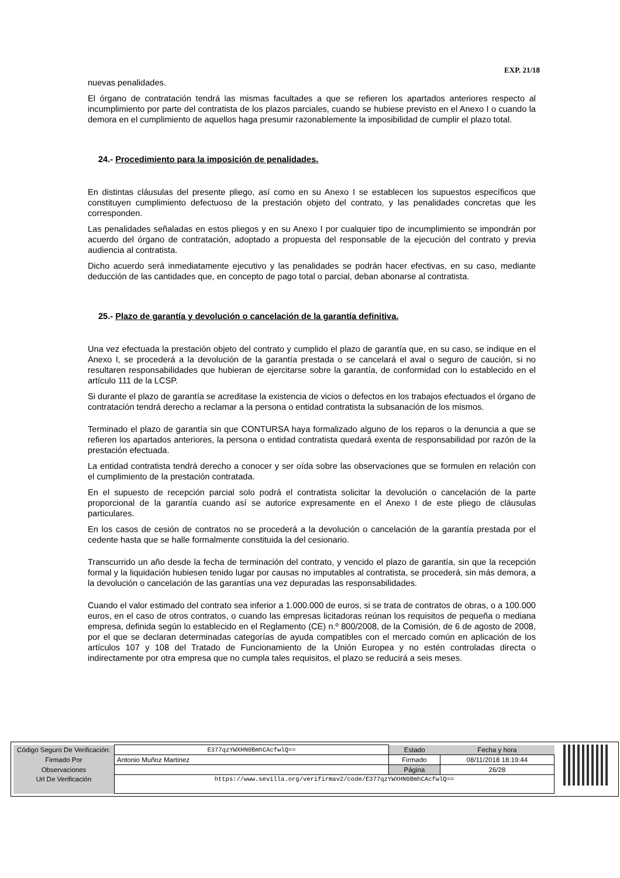EXP. 21/18
nuevas penalidades.
El órgano de contratación tendrá las mismas facultades a que se refieren los apartados anteriores respecto al incumplimiento por parte del contratista de los plazos parciales, cuando se hubiese previsto en el Anexo I o cuando la demora en el cumplimiento de aquellos haga presumir razonablemente la imposibilidad de cumplir el plazo total.
24.- Procedimiento para la imposición de penalidades.
En distintas cláusulas del presente pliego, así como en su Anexo I se establecen los supuestos específicos que constituyen cumplimiento defectuoso de la prestación objeto del contrato, y las penalidades concretas que les corresponden.
Las penalidades señaladas en estos pliegos y en su Anexo I por cualquier tipo de incumplimiento se impondrán por acuerdo del órgano de contratación, adoptado a propuesta del responsable de la ejecución del contrato y previa audiencia al contratista.
Dicho acuerdo será inmediatamente ejecutivo y las penalidades se podrán hacer efectivas, en su caso, mediante deducción de las cantidades que, en concepto de pago total o parcial, deban abonarse al contratista.
25.- Plazo de garantía y devolución o cancelación de la garantía definitiva.
Una vez efectuada la prestación objeto del contrato y cumplido el plazo de garantía que, en su caso, se indique en el Anexo I, se procederá a la devolución de la garantía prestada o se cancelará el aval o seguro de caución, si no resultaren responsabilidades que hubieran de ejercitarse sobre la garantía, de conformidad con lo establecido en el artículo 111 de la LCSP.
Si durante el plazo de garantía se acreditase la existencia de vicios o defectos en los trabajos efectuados el órgano de contratación tendrá derecho a reclamar a la persona o entidad contratista la subsanación de los mismos.
Terminado el plazo de garantía sin que CONTURSA haya formalizado alguno de los reparos o la denuncia a que se refieren los apartados anteriores, la persona o entidad contratista quedará exenta de responsabilidad por razón de la prestación efectuada.
La entidad contratista tendrá derecho a conocer y ser oída sobre las observaciones que se formulen en relación con el cumplimiento de la prestación contratada.
En el supuesto de recepción parcial solo podrá el contratista solicitar la devolución o cancelación de la parte proporcional de la garantía cuando así se autorice expresamente en el Anexo I de este pliego de cláusulas particulares.
En los casos de cesión de contratos no se procederá a la devolución o cancelación de la garantía prestada por el cedente hasta que se halle formalmente constituida la del cesionario.
Transcurrido un año desde la fecha de terminación del contrato, y vencido el plazo de garantía, sin que la recepción formal y la liquidación hubiesen tenido lugar por causas no imputables al contratista, se procederá, sin más demora, a la devolución o cancelación de las garantías una vez depuradas las responsabilidades.
Cuando el valor estimado del contrato sea inferior a 1.000.000 de euros, si se trata de contratos de obras, o a 100.000 euros, en el caso de otros contratos, o cuando las empresas licitadoras reúnan los requisitos de pequeña o mediana empresa, definida según lo establecido en el Reglamento (CE) n.º 800/2008, de la Comisión, de 6 de agosto de 2008, por el que se declaran determinadas categorías de ayuda compatibles con el mercado común en aplicación de los artículos 107 y 108 del Tratado de Funcionamiento de la Unión Europea y no estén controladas directa o indirectamente por otra empresa que no cumpla tales requisitos, el plazo se reducirá a seis meses.
| Código Seguro De Verificación: | E377qzYWXHN0BmhCAcfwlQ== | Estado | Fecha y hora |
| Firmado Por | Antonio Muñoz Martinez | Firmado | 08/11/2018 18:19:44 |
| Observaciones | | Página | 26/28 |
| Url De Verificación | https://www.sevilla.org/verifirmav2/code/E377qzYWXHN0BmhCAcfwlQ== | | |